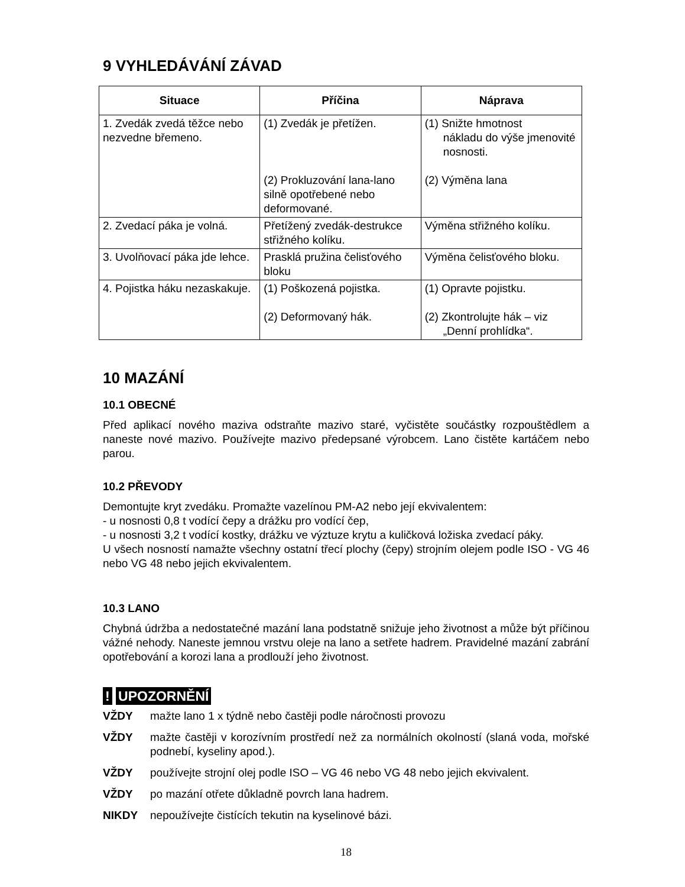9 VYHLEDÁVÁNÍ ZÁVAD
| Situace | Příčina | Náprava |
| --- | --- | --- |
| 1. Zvedák zvedá těžce nebo nezvedne břemeno. | (1) Zvedák je přetížen. (2) Prokluzování lana-lano silně opotřebené nebo deformované. | (1) Snižte hmotnost nákladu do výše jmenovité nosnosti. (2) Výměna lana |
| 2. Zvedací páka je volná. | Přetížený zvedák-destrukce střižného kolíku. | Výměna střižného kolíku. |
| 3. Uvolňovací páka jde lehce. | Prasklá pružina čelisťového bloku | Výměna čelisťového bloku. |
| 4. Pojistka háku nezaskakuje. | (1) Poškozená pojistka. (2) Deformovaný hák. | (1) Opravte pojistku. (2) Zkontrolujte hák – viz „Denní prohlídka“. |
10 MAZÁNÍ
10.1 OBECNÉ
Před aplikací nového maziva odstraňte mazivo staré, vyčistěte součástky rozpouštědlem a naneste nové mazivo. Používejte mazivo předepsané výrobcem. Lano čistěte kartáčem nebo parou.
10.2 PŘEVODY
Demontujte kryt zvedáku. Promažte vazelínou PM-A2 nebo její ekvivalentem:
- u nosnosti 0,8 t vodící čepy a drážku pro vodící čep,
- u nosnosti 3,2 t vodící kostky, drážku ve výztuze krytu a kuličková ložiska zvedací páky.
U všech nosností namažte všechny ostatní třecí plochy (čepy) strojním olejem podle ISO - VG 46 nebo VG 48 nebo jejich ekvivalentem.
10.3 LANO
Chybná údržba a nedostatečné mazání lana podstatně snižuje jeho životnost a může být příčinou vážné nehody. Naneste jemnou vrstvu oleje na lano a setřete hadrem. Pravidelné mazání zabrání opotřebování a korozi lana a prodlouží jeho životnost.
! UPOZORNĚNÍ
VŽDY mažte lano 1 x týdně nebo častěji podle náročnosti provozu
VŽDY mažte častěji v korozívním prostředí než za normálních okolností (slaná voda, mořské podnebí, kyseliny apod.).
VŽDY používejte strojní olej podle ISO – VG 46 nebo VG 48 nebo jejich ekvivalent.
VŽDY po mazání otřete důkladně povrch lana hadrem.
NIKDY nepoužívejte čistících tekutin na kyselinové bázi.
18